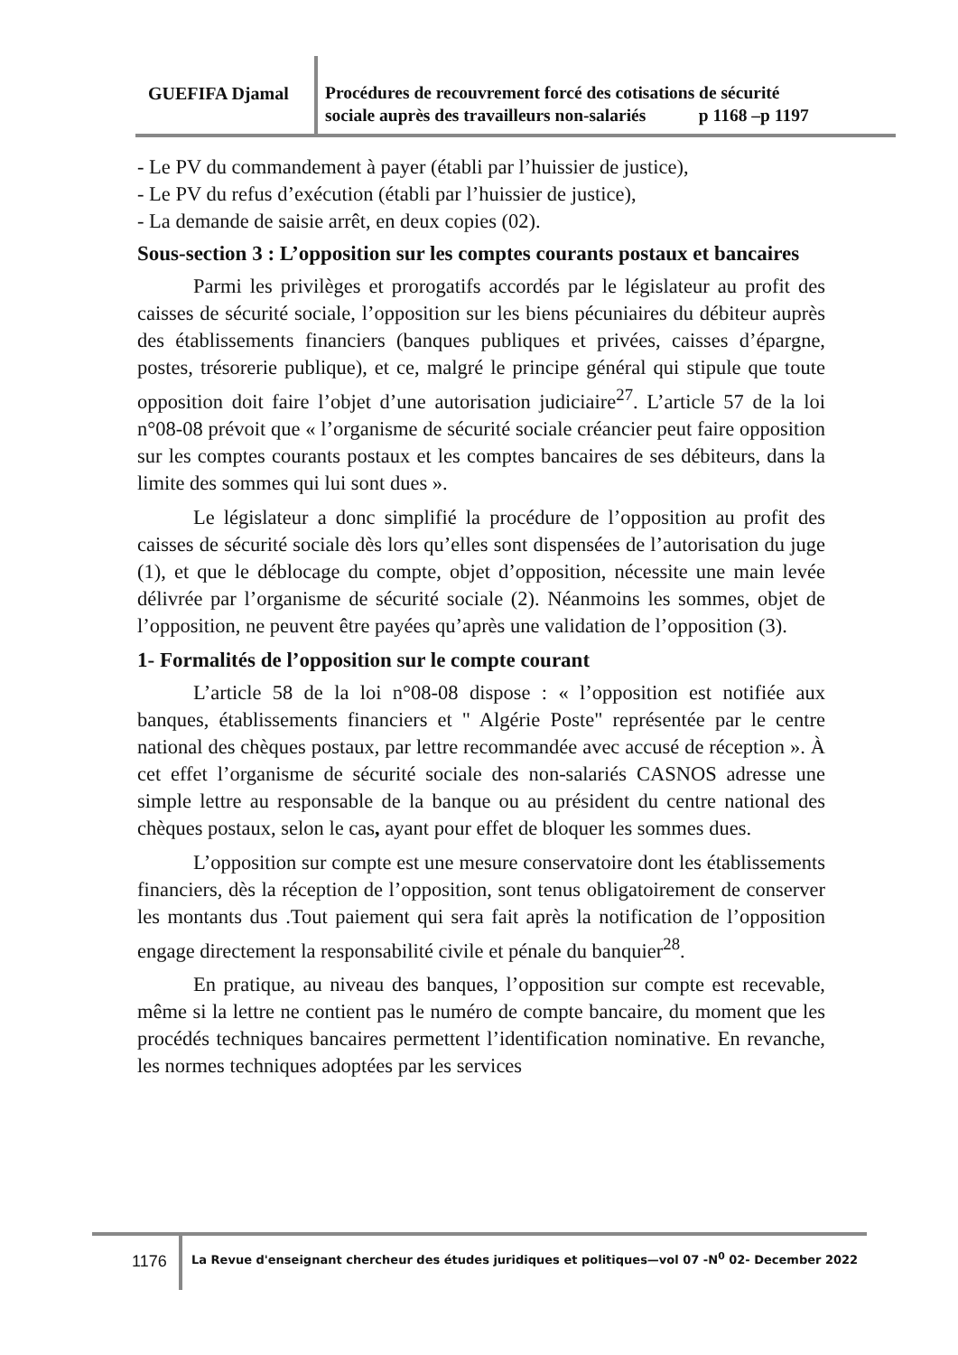GUEFIFA Djamal
Procédures de recouvrement forcé des cotisations de sécurité
sociale auprès des travailleurs non-salariés p 1168 –p 1197
- Le PV du commandement à payer (établi par l’huissier de justice),
- Le PV du refus d’exécution (établi par l’huissier de justice),
- La demande de saisie arrêt, en deux copies (02).
Sous-section 3 : L’opposition sur les comptes courants postaux et bancaires
Parmi les privilèges et prorogatifs accordés par le législateur au profit des caisses de sécurité sociale, l’opposition sur les biens pécuniaires du débiteur auprès des établissements financiers (banques publiques et privées, caisses d’épargne, postes, trésorerie publique), et ce, malgré le principe général qui stipule que toute opposition doit faire l’objet d’une autorisation judiciaire<sup>27</sup>. L’article 57 de la loi n°08-08 prévoit que « l’organisme de sécurité sociale créancier peut faire opposition sur les comptes courants postaux et les comptes bancaires de ses débiteurs, dans la limite des sommes qui lui sont dues ».
Le législateur a donc simplifié la procédure de l’opposition au profit des caisses de sécurité sociale dès lors qu’elles sont dispensées de l’autorisation du juge (1), et que le déblocage du compte, objet d’opposition, nécessite une main levée délivrée par l’organisme de sécurité sociale (2). Néanmoins les sommes, objet de l’opposition, ne peuvent être payées qu’après une validation de l’opposition (3).
1- Formalités de l’opposition sur le compte courant
L’article 58 de la loi n°08-08 dispose : « l’opposition est notifiée aux banques, établissements financiers et " Algérie Poste" représentée par le centre national des chèques postaux, par lettre recommandée avec accusé de réception ». À cet effet l’organisme de sécurité sociale des non-salariés CASNOS adresse une simple lettre au responsable de la banque ou au président du centre national des chèques postaux, selon le cas, ayant pour effet de bloquer les sommes dues.
L’opposition sur compte est une mesure conservatoire dont les établissements financiers, dès la réception de l’opposition, sont tenus obligatoirement de conserver les montants dus .Tout paiement qui sera fait après la notification de l’opposition engage directement la responsabilité civile et pénale du banquier<sup>28</sup>.
En pratique, au niveau des banques, l’opposition sur compte est recevable, même si la lettre ne contient pas le numéro de compte bancaire, du moment que les procédés techniques bancaires permettent l’identification nominative. En revanche, les normes techniques adoptées par les services
1176 La Revue d'enseignant chercheur des études juridiques et politiques—vol 07 -N<sup>0</sup> 02- December 2022